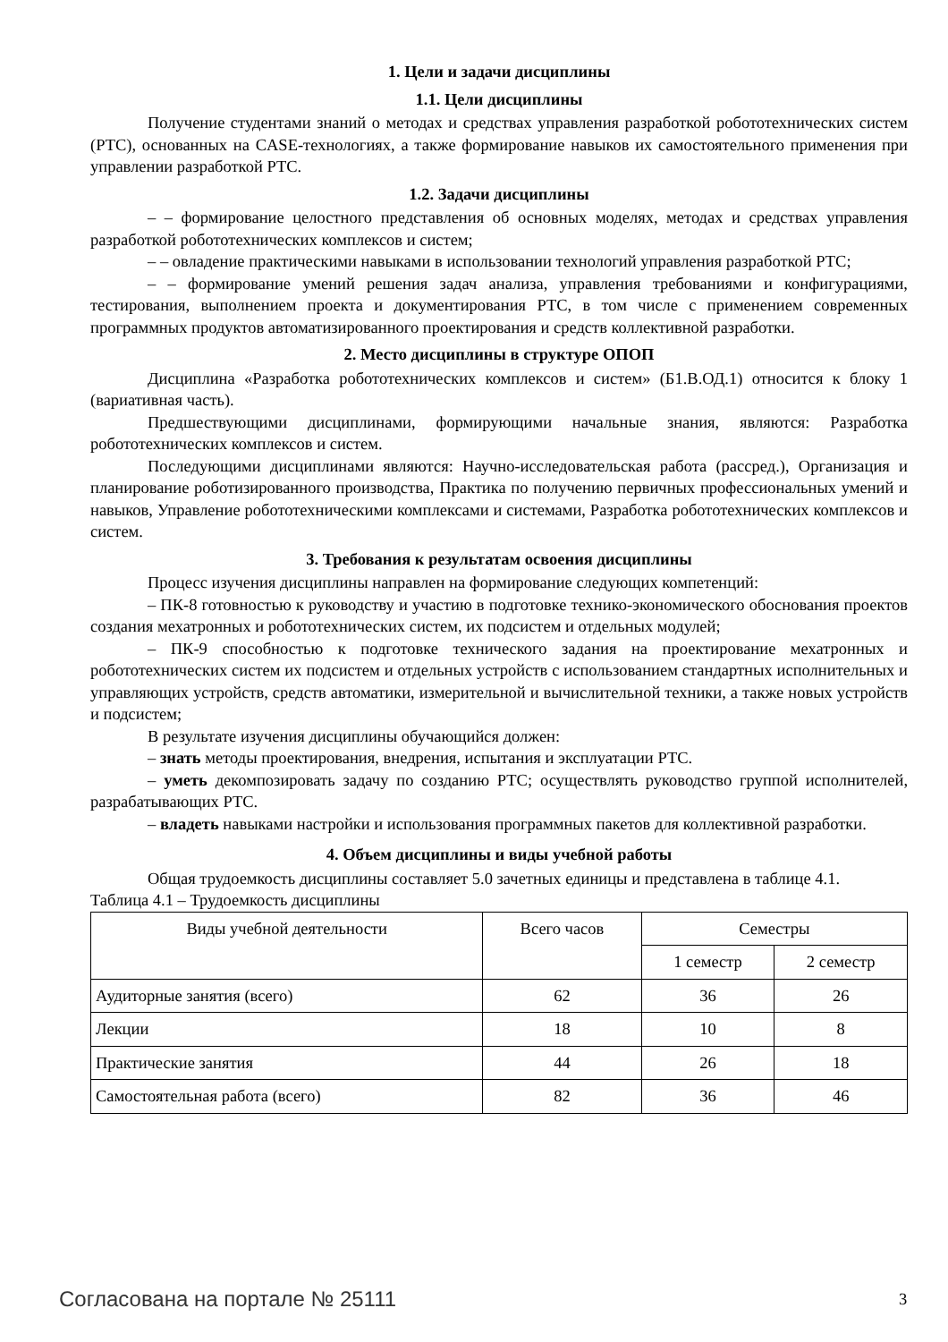1. Цели и задачи дисциплины
1.1. Цели дисциплины
Получение студентами знаний о методах и средствах управления разработкой робототехнических систем (РТС), основанных на CASE-технологиях, а также формирование навыков их самостоятельного применения при управлении разработкой РТС.
1.2. Задачи дисциплины
– – формирование целостного представления об основных моделях, методах и средствах управления разработкой робототехнических комплексов и систем;
– – овладение практическими навыками в использовании технологий управления разработкой РТС;
– – формирование умений решения задач анализа, управления требованиями и конфигурациями, тестирования, выполнением проекта и документирования РТС, в том числе с применением современных программных продуктов автоматизированного проектирования и средств коллективной разработки.
2. Место дисциплины в структуре ОПОП
Дисциплина «Разработка робототехнических комплексов и систем» (Б1.В.ОД.1) относится к блоку 1 (вариативная часть).
Предшествующими дисциплинами, формирующими начальные знания, являются: Разработка робототехнических комплексов и систем.
Последующими дисциплинами являются: Научно-исследовательская работа (рассред.), Организация и планирование роботизированного производства, Практика по получению первичных профессиональных умений и навыков, Управление робототехническими комплексами и системами, Разработка робототехнических комплексов и систем.
3. Требования к результатам освоения дисциплины
Процесс изучения дисциплины направлен на формирование следующих компетенций:
– ПК-8 готовностью к руководству и участию в подготовке технико-экономического обоснования проектов создания мехатронных и робототехнических систем, их подсистем и отдельных модулей;
– ПК-9 способностью к подготовке технического задания на проектирование мехатронных и робототехнических систем их подсистем и отдельных устройств с использованием стандартных исполнительных и управляющих устройств, средств автоматики, измерительной и вычислительной техники, а также новых устройств и подсистем;
В результате изучения дисциплины обучающийся должен:
– знать методы проектирования, внедрения, испытания и эксплуатации РТС.
– уметь декомпозировать задачу по созданию РТС; осуществлять руководство группой исполнителей, разрабатывающих РТС.
– владеть навыками настройки и использования программных пакетов для коллективной разработки.
4. Объем дисциплины и виды учебной работы
Общая трудоемкость дисциплины составляет 5.0 зачетных единицы и представлена в таблице 4.1.
Таблица 4.1 – Трудоемкость дисциплины
| Виды учебной деятельности | Всего часов | Семестры | |
| --- | --- | --- | --- |
| | | 1 семестр | 2 семестр |
| Аудиторные занятия (всего) | 62 | 36 | 26 |
| Лекции | 18 | 10 | 8 |
| Практические занятия | 44 | 26 | 18 |
| Самостоятельная работа (всего) | 82 | 36 | 46 |
Согласована на портале № 25111 3